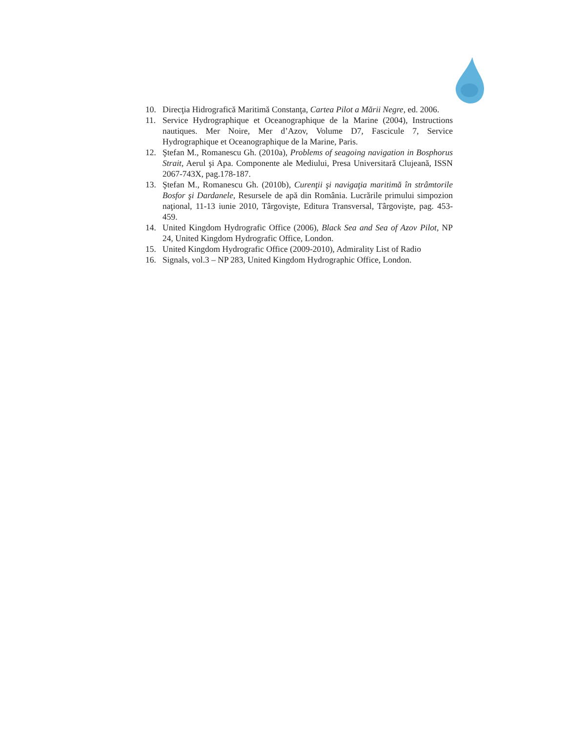10. Direcţia Hidrografică Maritimă Constanţa, Cartea Pilot a Mării Negre, ed. 2006.
11. Service Hydrographique et Oceanographique de la Marine (2004), Instructions nautiques. Mer Noire, Mer d’Azov, Volume D7, Fascicule 7, Service Hydrographique et Oceanographique de la Marine, Paris.
12. Ştefan M., Romanescu Gh. (2010a), Problems of seagoing navigation in Bosphorus Strait, Aerul şi Apa. Componente ale Mediului, Presa Universitară Clujeană, ISSN 2067-743X, pag.178-187.
13. Ştefan M., Romanescu Gh. (2010b), Curenţii şi navigaţia maritimă în strâmtorile Bosfor şi Dardanele, Resursele de apă din România. Lucrările primului simpozion naţional, 11-13 iunie 2010, Târgovişte, Editura Transversal, Târgovişte, pag. 453-459.
14. United Kingdom Hydrografic Office (2006), Black Sea and Sea of Azov Pilot, NP 24, United Kingdom Hydrografic Office, London.
15. United Kingdom Hydrografic Office (2009-2010), Admirality List of Radio
16. Signals, vol.3 – NP 283, United Kingdom Hydrographic Office, London.